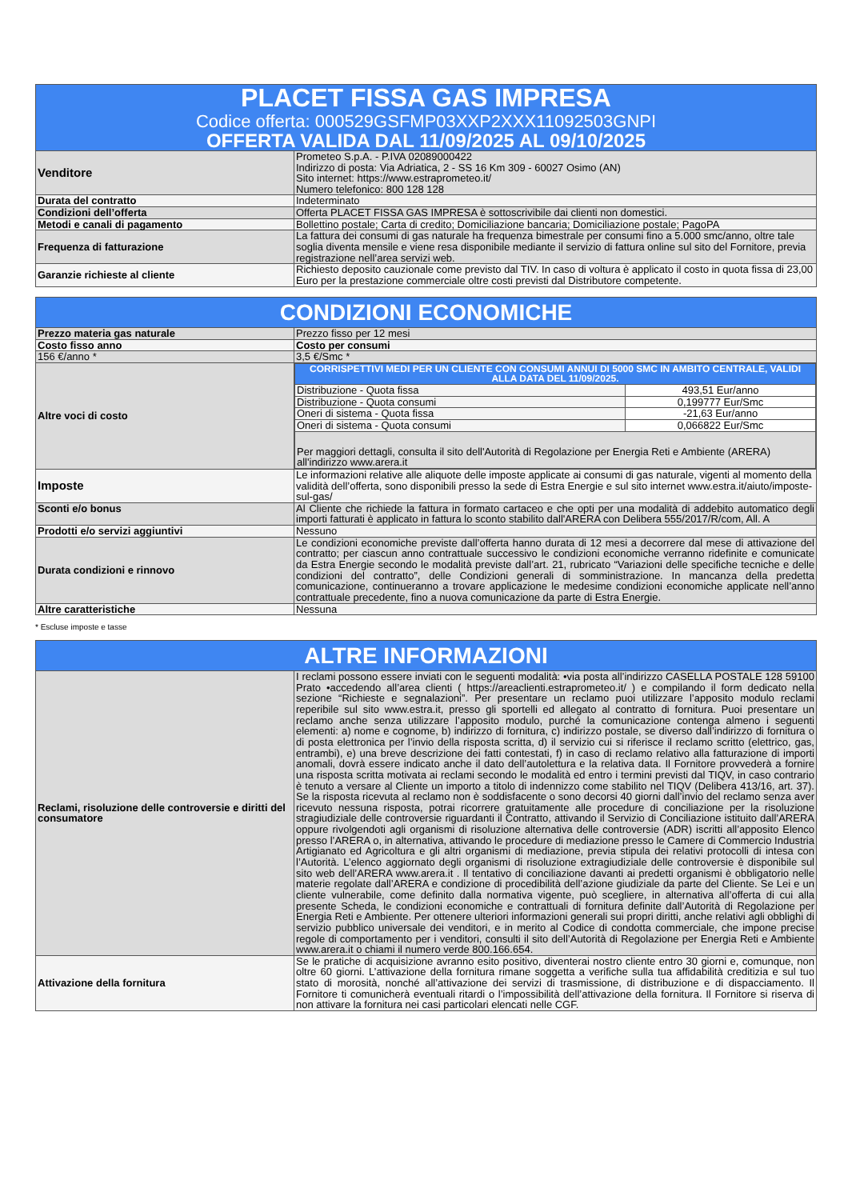| PLACET FISSA GAS IMPRESA Codice offerta: 000529GSFMP03XXP2XXX11092503GNPI OFFERTA VALIDA DAL 11/09/2025 AL 09/10/2025 | |
| --- | --- |
| Venditore | Prometeo S.p.A. - P.IVA 02089000422 Indirizzo di posta: Via Adriatica, 2 - SS 16 Km 309 - 60027 Osimo (AN) Sito internet: https://www.estraprometeo.it/ Numero telefonico: 800 128 128 |
| Durata del contratto | Indeterminato |
| Condizioni dell’offerta | Offerta PLACET FISSA GAS IMPRESA è sottoscrivibile dai clienti non domestici. |
| Metodi e canali di pagamento | Bollettino postale; Carta di credito; Domiciliazione bancaria; Domiciliazione postale; PagoPA |
| Frequenza di fatturazione | La fattura dei consumi di gas naturale ha frequenza bimestrale per consumi fino a 5.000 smc/anno, oltre tale soglia diventa mensile e viene resa disponibile mediante il servizio di fattura online sul sito del Fornitore, previa registrazione nell’area servizi web. |
| Garanzie richieste al cliente | Richiesto deposito cauzionale come previsto dal TIV. In caso di voltura è applicato il costo in quota fissa di 23,00 Euro per la prestazione commerciale oltre costi previsti dal Distributore competente. |
| CONDIZIONI ECONOMICHE | | |
| --- | --- | --- |
| Prezzo materia gas naturale | Prezzo fisso per 12 mesi | |
| Costo fisso anno | | Costo per consumi |
| 156 €/anno * | | 3,5 €/Smc * |
| Altre voci di costo | / CORRISPETTIVI MEDI PER UN CLIENTE CON CONSUMI ANNUI DI 5000 SMC IN AMBITO CENTRALE, VALIDI ALLA DATA DEL 11/09/2025. / / / Distribuzione - Quota fissa / 493,51 Eur/anno / / Distribuzione - Quota consumi / 0,199777 Eur/Smc / / Oneri di sistema - Quota fissa / -21,63 Eur/anno / / Oneri di sistema - Quota consumi / 0,066822 Eur/Smc / / Per maggiori dettagli, consulta il sito dell'Autorità di Regolazione per Energia Reti e Ambiente (ARERA) all'indirizzo www.arera.it / / | |
| Imposte | Le informazioni relative alle aliquote delle imposte applicate ai consumi di gas naturale, vigenti al momento della validità dell’offerta, sono disponibili presso la sede di Estra Energie e sul sito internet www.estra.it/aiuto/imposte-sul-gas/ | |
| Sconti e/o bonus | Al Cliente che richiede la fattura in formato cartaceo e che opti per una modalità di addebito automatico degli importi fatturati è applicato in fattura lo sconto stabilito dall'ARERA con Delibera 555/2017/R/com, All. A | |
| Prodotti e/o servizi aggiuntivi | Nessuno | |
| Durata condizioni e rinnovo | Le condizioni economiche previste dall’offerta hanno durata di 12 mesi a decorrere dal mese di attivazione del contratto; per ciascun anno contrattuale successivo le condizioni economiche verranno ridefinite e comunicate da Estra Energie secondo le modalità previste dall’art. 21, rubricato “Variazioni delle specifiche tecniche e delle condizioni del contratto”, delle Condizioni generali di somministrazione. In mancanza della predetta comunicazione, continueranno a trovare applicazione le medesime condizioni economiche applicate nell’anno contrattuale precedente, fino a nuova comunicazione da parte di Estra Energie. | |
| Altre caratteristiche | Nessuna | |
* Escluse imposte e tasse
| ALTRE INFORMAZIONI | |
| --- | --- |
| Reclami, risoluzione delle controversie e diritti del consumatore | I reclami possono essere inviati con le seguenti modalità: •via posta all’indirizzo CASELLA POSTALE 128 59100 Prato •accedendo all’area clienti ( https://areaclienti.estraprometeo.it/ ) e compilando il form dedicato nella sezione “Richieste e segnalazioni”. Per presentare un reclamo puoi utilizzare l’apposito modulo reclami reperibile sul sito www.estra.it, presso gli sportelli ed allegato al contratto di fornitura. Puoi presentare un reclamo anche senza utilizzare l’apposito modulo, purché la comunicazione contenga almeno i seguenti elementi: a) nome e cognome, b) indirizzo di fornitura, c) indirizzo postale, se diverso dall’indirizzo di fornitura o di posta elettronica per l’invio della risposta scritta, d) il servizio cui si riferisce il reclamo scritto (elettrico, gas, entrambi), e) una breve descrizione dei fatti contestati, f) in caso di reclamo relativo alla fatturazione di importi anomali, dovrà essere indicato anche il dato dell’autolettura e la relativa data. Il Fornitore provvederà a fornire una risposta scritta motivata ai reclami secondo le modalità ed entro i termini previsti dal TIQV, in caso contrario è tenuto a versare al Cliente un importo a titolo di indennizzo come stabilito nel TIQV (Delibera 413/16, art. 37). Se la risposta ricevuta al reclamo non è soddisfacente o sono decorsi 40 giorni dall’invio del reclamo senza aver ricevuto nessuna risposta, potrai ricorrere gratuitamente alle procedure di conciliazione per la risoluzione stragiudiziale delle controversie riguardanti il Contratto, attivando il Servizio di Conciliazione istituito dall’ARERA oppure rivolgendoti agli organismi di risoluzione alternativa delle controversie (ADR) iscritti all’apposito Elenco presso l’ARERA o, in alternativa, attivando le procedure di mediazione presso le Camere di Commercio Industria Artigianato ed Agricoltura e gli altri organismi di mediazione, previa stipula dei relativi protocolli di intesa con l’Autorità. L’elenco aggiornato degli organismi di risoluzione extragiudiziale delle controversie è disponibile sul sito web dell’ARERA www.arera.it . Il tentativo di conciliazione davanti ai predetti organismi è obbligatorio nelle materie regolate dall’ARERA e condizione di procedibilità dell’azione giudiziale da parte del Cliente. Se Lei e un cliente vulnerabile, come definito dalla normativa vigente, può scegliere, in alternativa all’offerta di cui alla presente Scheda, le condizioni economiche e contrattuali di fornitura definite dall’Autorità di Regolazione per Energia Reti e Ambiente. Per ottenere ulteriori informazioni generali sui propri diritti, anche relativi agli obblighi di servizio pubblico universale dei venditori, e in merito al Codice di condotta commerciale, che impone precise regole di comportamento per i venditori, consulti il sito dell’Autorità di Regolazione per Energia Reti e Ambiente www.arera.it o chiami il numero verde 800.166.654. |
| Attivazione della fornitura | Se le pratiche di acquisizione avranno esito positivo, diventerai nostro cliente entro 30 giorni e, comunque, non oltre 60 giorni. L’attivazione della fornitura rimane soggetta a verifiche sulla tua affidabilità creditizia e sul tuo stato di morosità, nonché all’attivazione dei servizi di trasmissione, di distribuzione e di dispacciamento. Il Fornitore ti comunicherà eventuali ritardi o l’impossibilità dell’attivazione della fornitura. Il Fornitore si riserva di non attivare la fornitura nei casi particolari elencati nelle CGF. |